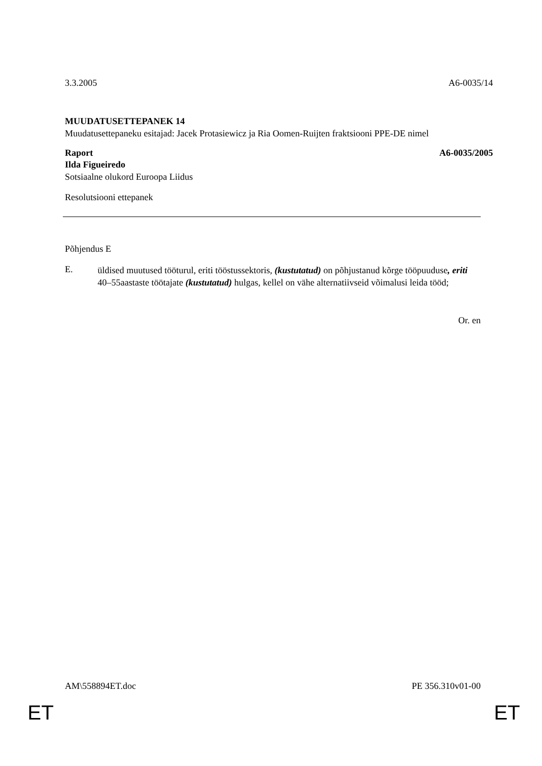3.3.2005 A6-0035/14
MUUDATUSETTEPANEK 14
Muudatusettepaneku esitajad: Jacek Protasiewicz ja Ria Oomen-Ruijten fraktsiooni PPE-DE nimel
Raport A6-0035/2005
Ilda Figueiredo
Sotsiaalne olukord Euroopa Liidus
Resolutsiooni ettepanek
Põhjendus E
E.
üldised muutused tööturul, eriti tööstussektoris, (kustutatud) on põhjustanud kõrge tööpuuduse, eriti 40–55aastaste töötajate (kustutatud) hulgas, kellel on vähe alternatiivseid võimalusi leida tööd;
Or. en
AM\558894ET.doc PE 356.310v01-00
ET ET